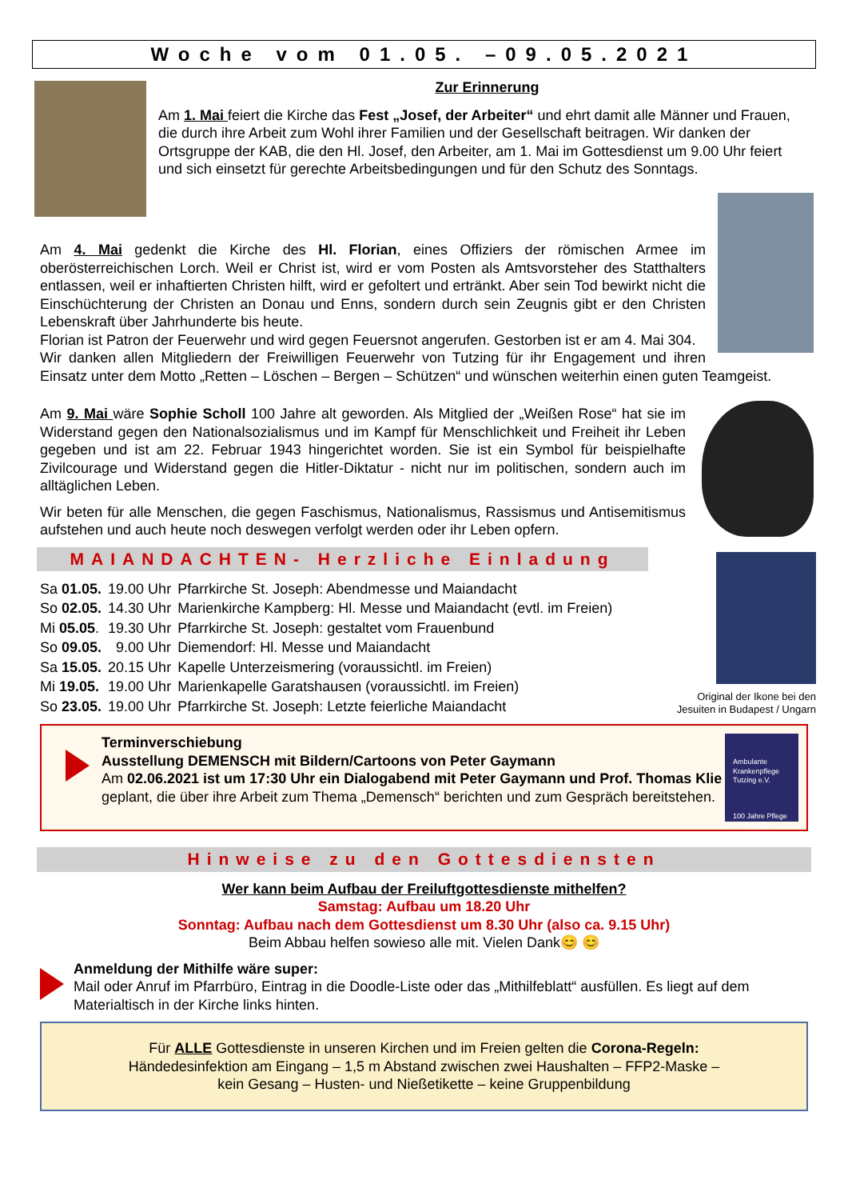Woche vom 01.05. –09.05.2021
Zur Erinnerung
Am 1. Mai feiert die Kirche das Fest „Josef, der Arbeiter“ und ehrt damit alle Männer und Frauen, die durch ihre Arbeit zum Wohl ihrer Familien und der Gesellschaft beitragen. Wir danken der Ortsgruppe der KAB, die den Hl. Josef, den Arbeiter, am 1. Mai im Gottesdienst um 9.00 Uhr feiert und sich einsetzt für gerechte Arbeitsbedingungen und für den Schutz des Sonntags.
Am 4. Mai gedenkt die Kirche des Hl. Florian, eines Offiziers der römischen Armee im oberösterreichischen Lorch. Weil er Christ ist, wird er vom Posten als Amtsvorsteher des Statthalters entlassen, weil er inhaftierten Christen hilft, wird er gefoltert und ertränkt. Aber sein Tod bewirkt nicht die Einschüchterung der Christen an Donau und Enns, sondern durch sein Zeugnis gibt er den Christen Lebenskraft über Jahrhunderte bis heute.
Florian ist Patron der Feuerwehr und wird gegen Feuersnot angerufen. Gestorben ist er am 4. Mai 304.
Wir danken allen Mitgliedern der Freiwilligen Feuerwehr von Tutzing für ihr Engagement und ihren Einsatz unter dem Motto „Retten – Löschen – Bergen – Schützen“ und wünschen weiterhin einen guten Teamgeist.
Am 9. Mai wäre Sophie Scholl 100 Jahre alt geworden. Als Mitglied der „Weißen Rose“ hat sie im Widerstand gegen den Nationalsozialismus und im Kampf für Menschlichkeit und Freiheit ihr Leben gegeben und ist am 22. Februar 1943 hingerichtet worden. Sie ist ein Symbol für beispielhafte Zivilcourage und Widerstand gegen die Hitler-Diktatur - nicht nur im politischen, sondern auch im alltäglichen Leben.
Wir beten für alle Menschen, die gegen Faschismus, Nationalismus, Rassismus und Antisemitismus aufstehen und auch heute noch deswegen verfolgt werden oder ihr Leben opfern.
Original der Ikone bei den Jesuiten in Budapest / Ungarn
MAIANDACHTEN- Herzliche Einladung
| Sa 01.05. | 19.00 Uhr | Pfarrkirche St. Joseph: Abendmesse und Maiandacht |
| So 02.05. | 14.30 Uhr | Marienkirche Kampberg: Hl. Messe und Maiandacht (evtl. im Freien) |
| Mi 05.05 . | 19.30 Uhr | Pfarrkirche St. Joseph: gestaltet vom Frauenbund |
| So 09.05. | 9.00 Uhr | Diemendorf: Hl. Messe und Maiandacht |
| Sa 15.05. | 20.15 Uhr | Kapelle Unterzeismering (voraussichtl. im Freien) |
| Mi 19.05. | 19.00 Uhr | Marienkapelle Garatshausen (voraussichtl. im Freien) |
| So 23.05. | 19.00 Uhr | Pfarrkirche St. Joseph: Letzte feierliche Maiandacht |
Ambulante Krankenpflege Tutzing e.V.
100 Jahre Pflege & Fürsorge
Terminverschiebung
Ausstellung DEMENSCH mit Bildern/Cartoons von Peter Gaymann
Am 02.06.2021 ist um 17:30 Uhr ein Dialogabend mit Peter Gaymann und Prof. Thomas Klie geplant, die über ihre Arbeit zum Thema „Demensch“ berichten und zum Gespräch bereitstehen.
Hinweise zu den Gottesdiensten
Wer kann beim Aufbau der Freiluftgottesdienste mithelfen?
Samstag: Aufbau um 18.20 Uhr
Sonntag: Aufbau nach dem Gottesdienst um 8.30 Uhr (also ca. 9.15 Uhr)
Beim Abbau helfen sowieso alle mit. Vielen Dank😊 😊
Anmeldung der Mithilfe wäre super:
Mail oder Anruf im Pfarrbüro, Eintrag in die Doodle-Liste oder das „Mithilfeblatt“ ausfüllen. Es liegt auf dem Materialtisch in der Kirche links hinten.
Für ALLE Gottesdienste in unseren Kirchen und im Freien gelten die Corona-Regeln:
Händedesinfektion am Eingang – 1,5 m Abstand zwischen zwei Haushalten – FFP2-Maske –
kein Gesang – Husten- und Nießetikette – keine Gruppenbildung